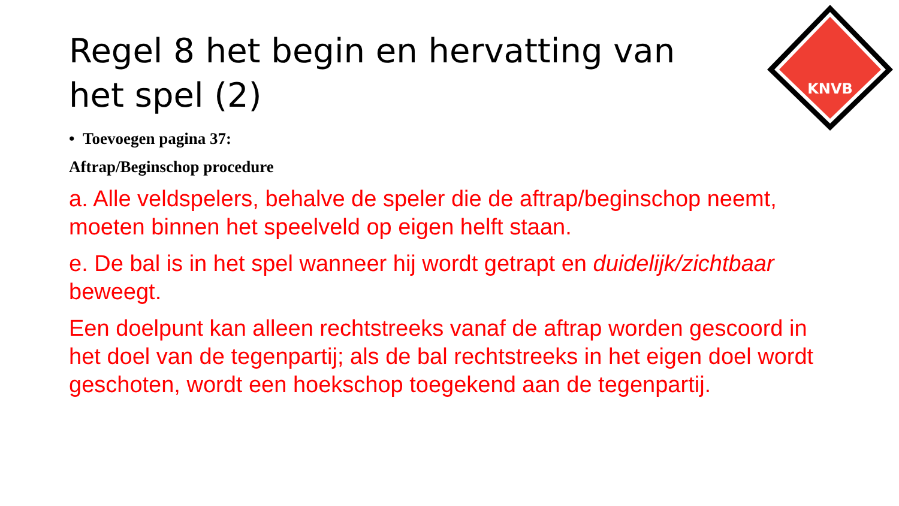KNVB
Regel 8 het begin en hervatting van het spel (2)
• Toevoegen pagina 37:
Aftrap/Beginschop procedure
a. Alle veldspelers, behalve de speler die de aftrap/beginschop neemt, moeten binnen het speelveld op eigen helft staan.
e. De bal is in het spel wanneer hij wordt getrapt en duidelijk/zichtbaar beweegt.
Een doelpunt kan alleen rechtstreeks vanaf de aftrap worden gescoord in het doel van de tegenpartij; als de bal rechtstreeks in het eigen doel wordt geschoten, wordt een hoekschop toegekend aan de tegenpartij.